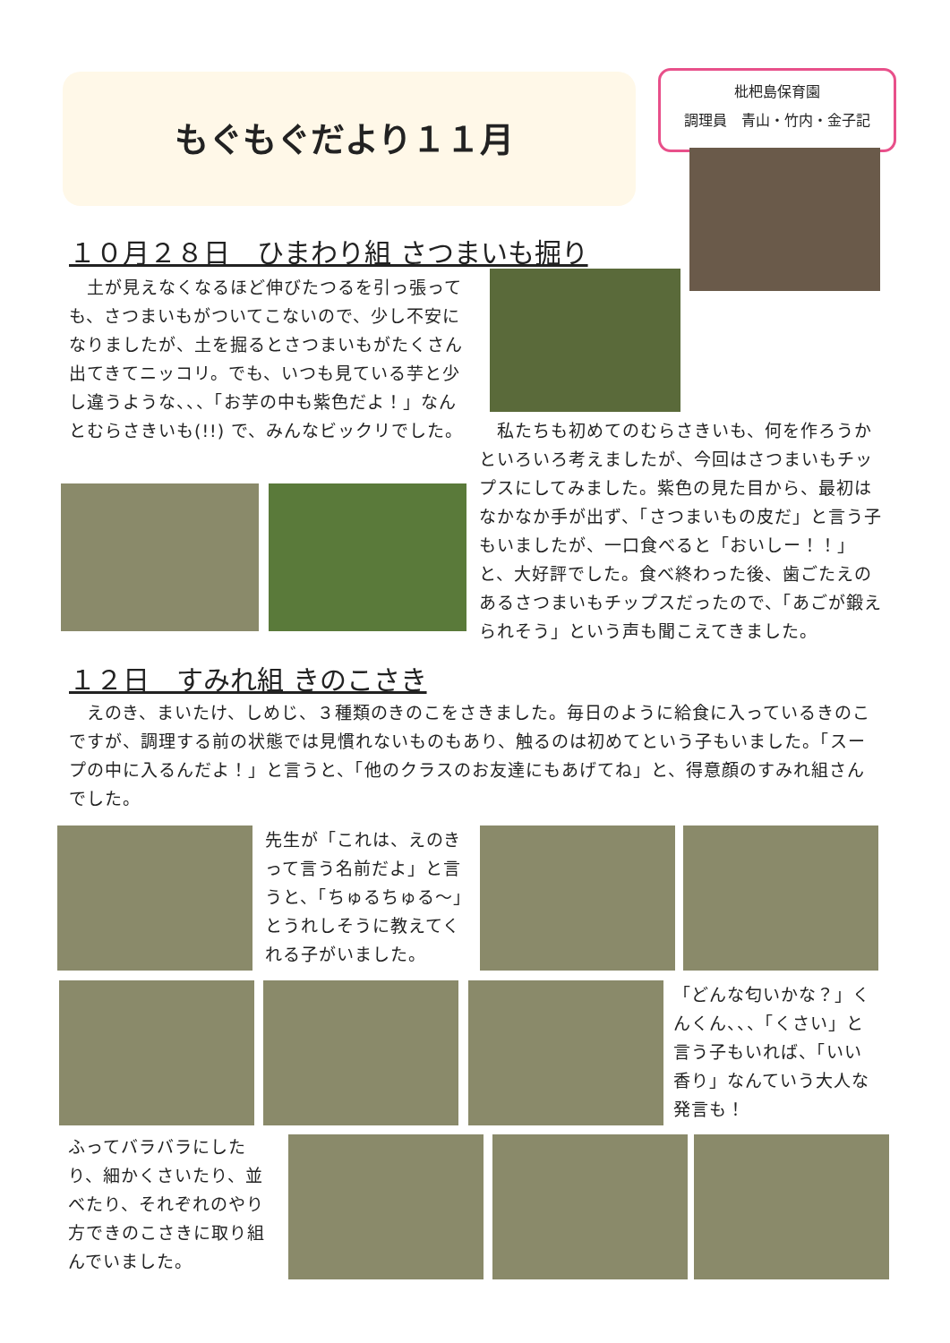もぐもぐだより１１月
枇杷島保育園
調理員　青山・竹内・金子記
１０月２８日　ひまわり組 さつまいも掘り
　土が見えなくなるほど伸びたつるを引っ張っても、さつまいもがついてこないので、少し不安になりましたが、土を掘るとさつまいもがたくさん出てきてニッコリ。でも、いつも見ている芋と少し違うような、、、「お芋の中も紫色だよ！」なんとむらさきいも(!!) で、みんなビックリでした。
　私たちも初めてのむらさきいも、何を作ろうかといろいろ考えましたが、今回はさつまいもチップスにしてみました。紫色の見た目から、最初はなかなか手が出ず、「さつまいもの皮だ」と言う子もいましたが、一口食べると「おいしー！！」と、大好評でした。食べ終わった後、歯ごたえのあるさつまいもチップスだったので、「あごが鍛えられそう」という声も聞こえてきました。
１２日　すみれ組 きのこさき
　えのき、まいたけ、しめじ、３種類のきのこをさきました。毎日のように給食に入っているきのこですが、調理する前の状態では見慣れないものもあり、触るのは初めてという子もいました。「スープの中に入るんだよ！」と言うと、「他のクラスのお友達にもあげてね」と、得意顔のすみれ組さんでした。
先生が「これは、えのきって言う名前だよ」と言うと、「ちゅるちゅる～」とうれしそうに教えてくれる子がいました。
「どんな匂いかな？」くんくん、、、「くさい」と言う子もいれば、「いい香り」なんていう大人な発言も！
ふってバラバラにしたり、細かくさいたり、並べたり、それぞれのやり方できのこさきに取り組んでいました。